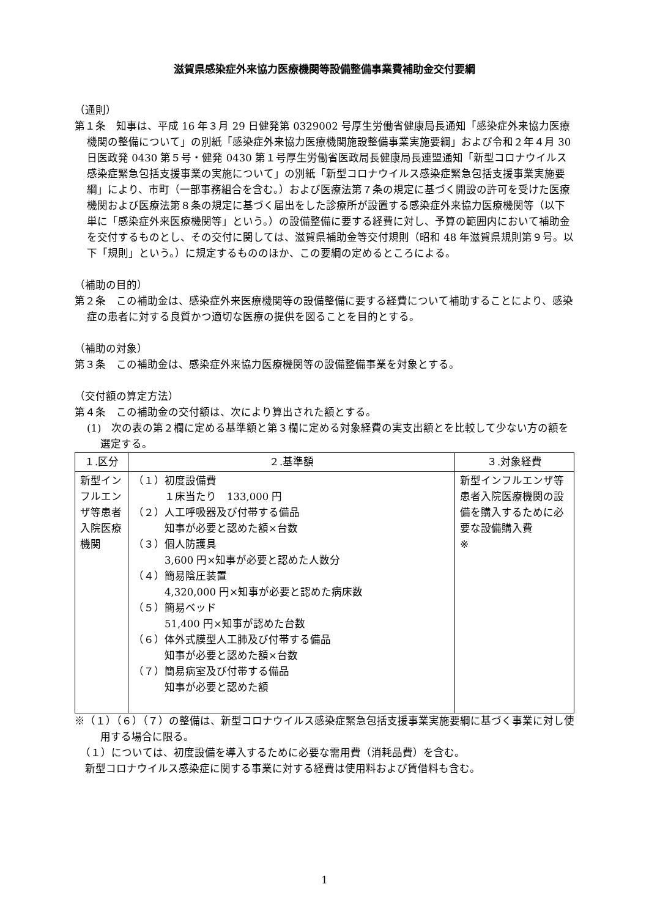滋賀県感染症外来協力医療機関等設備整備事業費補助金交付要綱
（通則）
第１条　知事は、平成 16 年３月 29 日健発第 0329002 号厚生労働省健康局長通知「感染症外来協力医療機関の整備について」の別紙「感染症外来協力医療機関施設整備事業実施要綱」および令和２年４月 30 日医政発 0430 第５号・健発 0430 第１号厚生労働省医政局長健康局長連盟通知「新型コロナウイルス感染症緊急包括支援事業の実施について」の別紙「新型コロナウイルス感染症緊急包括支援事業実施要綱」により、市町（一部事務組合を含む。）および医療法第７条の規定に基づく開設の許可を受けた医療機関および医療法第８条の規定に基づく届出をした診療所が設置する感染症外来協力医療機関等（以下単に「感染症外来医療機関等」という。）の設備整備に要する経費に対し、予算の範囲内において補助金を交付するものとし、その交付に関しては、滋賀県補助金等交付規則（昭和 48 年滋賀県規則第９号。以下「規則」という。）に規定するもののほか、この要綱の定めるところによる。
（補助の目的）
第２条　この補助金は、感染症外来医療機関等の設備整備に要する経費について補助することにより、感染症の患者に対する良質かつ適切な医療の提供を図ることを目的とする。
（補助の対象）
第３条　この補助金は、感染症外来協力医療機関等の設備整備事業を対象とする。
（交付額の算定方法）
第４条　この補助金の交付額は、次により算出された額とする。
(1)　次の表の第２欄に定める基準額と第３欄に定める対象経費の実支出額とを比較して少ない方の額を選定する。
| １.区分 | ２.基準額 | ３.対象経費 |
| --- | --- | --- |
| 新型インフルエンザ等患者入院医療機関 | （１）初度設備費 １床当たり 133,000 円 （２）人工呼吸器及び付帯する備品 知事が必要と認めた額×台数 （３）個人防護具 3,600 円×知事が必要と認めた人数分 （４）簡易陰圧装置 4,320,000 円×知事が必要と認めた病床数 （５）簡易ベッド 51,400 円×知事が認めた台数 （６）体外式膜型人工肺及び付帯する備品 知事が必要と認めた額×台数 （７）簡易病室及び付帯する備品 知事が必要と認めた額 | 新型インフルエンザ等患者入院医療機関の設備を購入するために必要な設備購入費 ※ |
※（１）（６）（７）の整備は、新型コロナウイルス感染症緊急包括支援事業実施要綱に基づく事業に対し使用する場合に限る。
　（１）については、初度設備を導入するために必要な需用費（消耗品費）を含む。
　新型コロナウイルス感染症に関する事業に対する経費は使用料および賃借料も含む。
1